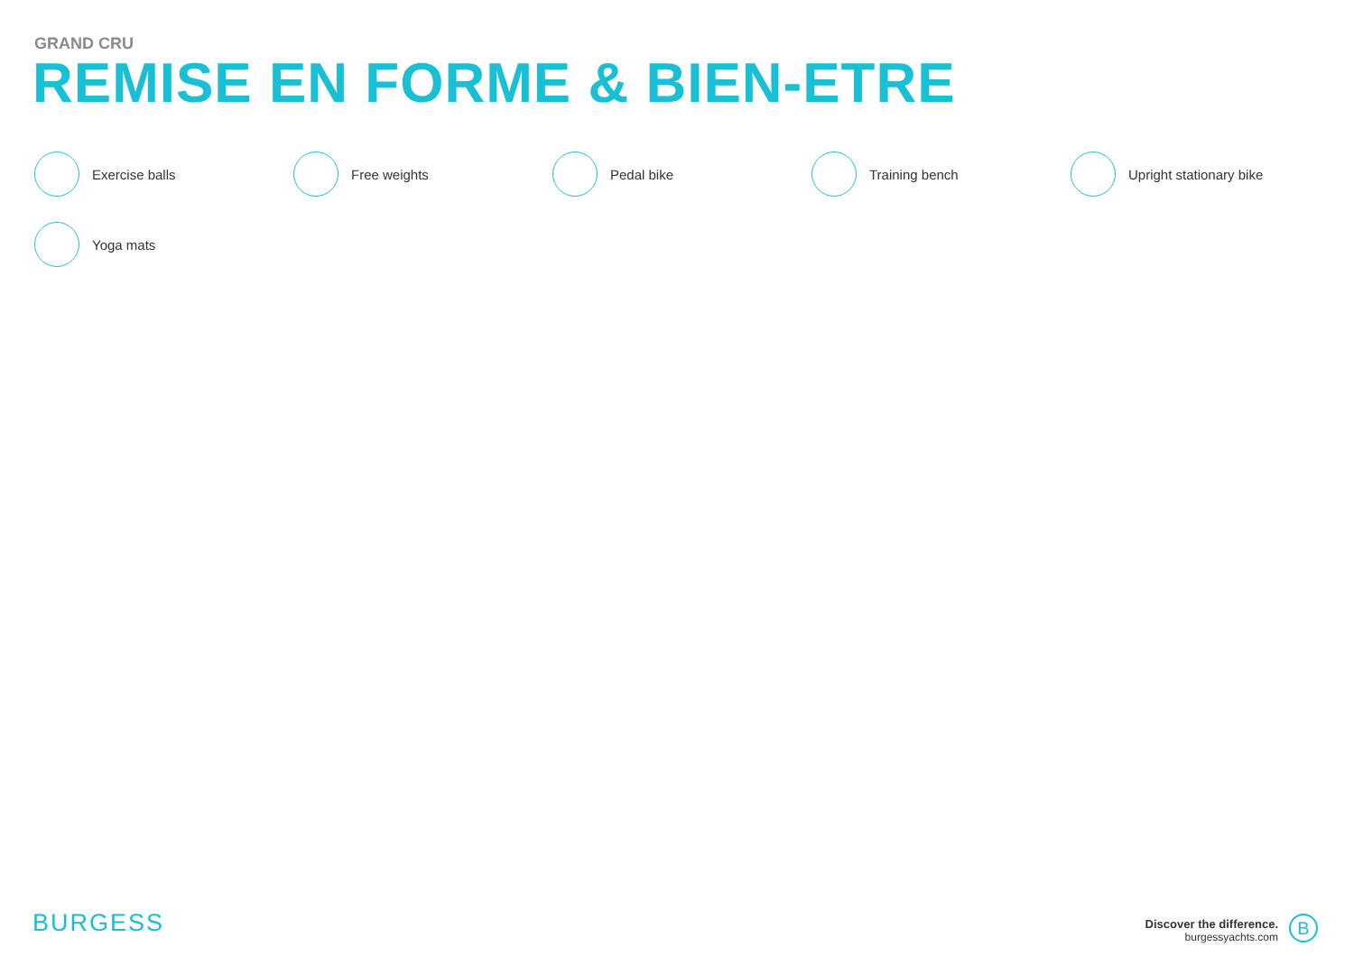GRAND CRU
REMISE EN FORME & BIEN-ETRE
Exercise balls
Free weights
Pedal bike
Training bench
Upright stationary bike
Yoga mats
BURGESS
Discover the difference.
burgessyachts.com
B